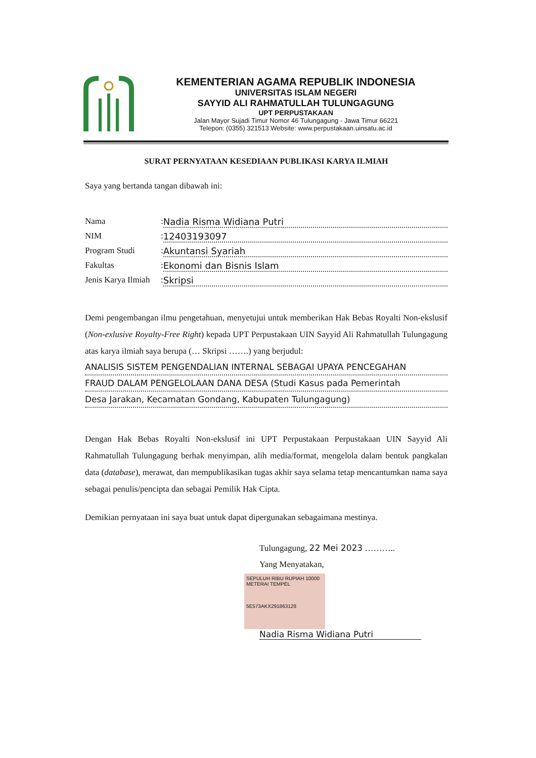KEMENTERIAN AGAMA REPUBLIK INDONESIA
UNIVERSITAS ISLAM NEGERI
SAYYID ALI RAHMATULLAH TULUNGAGUNG
UPT PERPUSTAKAAN
Jalan Mayor Sujadi Timur Nomor 46 Tulungagung - Jawa Timur 66221
Telepon: (0355) 321513 Website: www.perpustakaan.uinsatu.ac.id
SURAT PERNYATAAN KESEDIAAN PUBLIKASI KARYA ILMIAH
Saya yang bertanda tangan dibawah ini:
Nama: Nadia Risma Widiana Putri
NIM: 12403193097
Program Studi: Akuntansi Syariah
Fakultas: Ekonomi dan Bisnis Islam
Jenis Karya Ilmiah: Skripsi
Demi pengembangan ilmu pengetahuan, menyetujui untuk memberikan Hak Bebas Royalti Non-ekslusif (Non-exlusive Royalty-Free Right) kepada UPT Perpustakaan UIN Sayyid Ali Rahmatullah Tulungagung atas karya ilmiah saya berupa (… Skripsi …….) yang berjudul:
ANALISIS SISTEM PENGENDALIAN INTERNAL SEBAGAI UPAYA PENCEGAHAN
FRAUD DALAM PENGELOLAAN DANA DESA (Studi Kasus pada Pemerintah
Desa Jarakan, Kecamatan Gondang, Kabupaten Tulungagung)
Dengan Hak Bebas Royalti Non-ekslusif ini UPT Perpustakaan Perpustakaan UIN Sayyid Ali Rahmatullah Tulungagung berhak menyimpan, alih media/format, mengelola dalam bentuk pangkalan data (database), merawat, dan mempublikasikan tugas akhir saya selama tetap mencantumkan nama saya sebagai penulis/pencipta dan sebagai Pemilik Hak Cipta.
Demikian pernyataan ini saya buat untuk dapat dipergunakan sebagaimana mestinya.
Tulungagung, 22 Mei 2023 ………..
Yang Menyatakan,
SEPULUH RIBU RUPIAH 10000 METERAI TEMPEL
5E573AKX291863128
Nadia Risma Widiana Putri